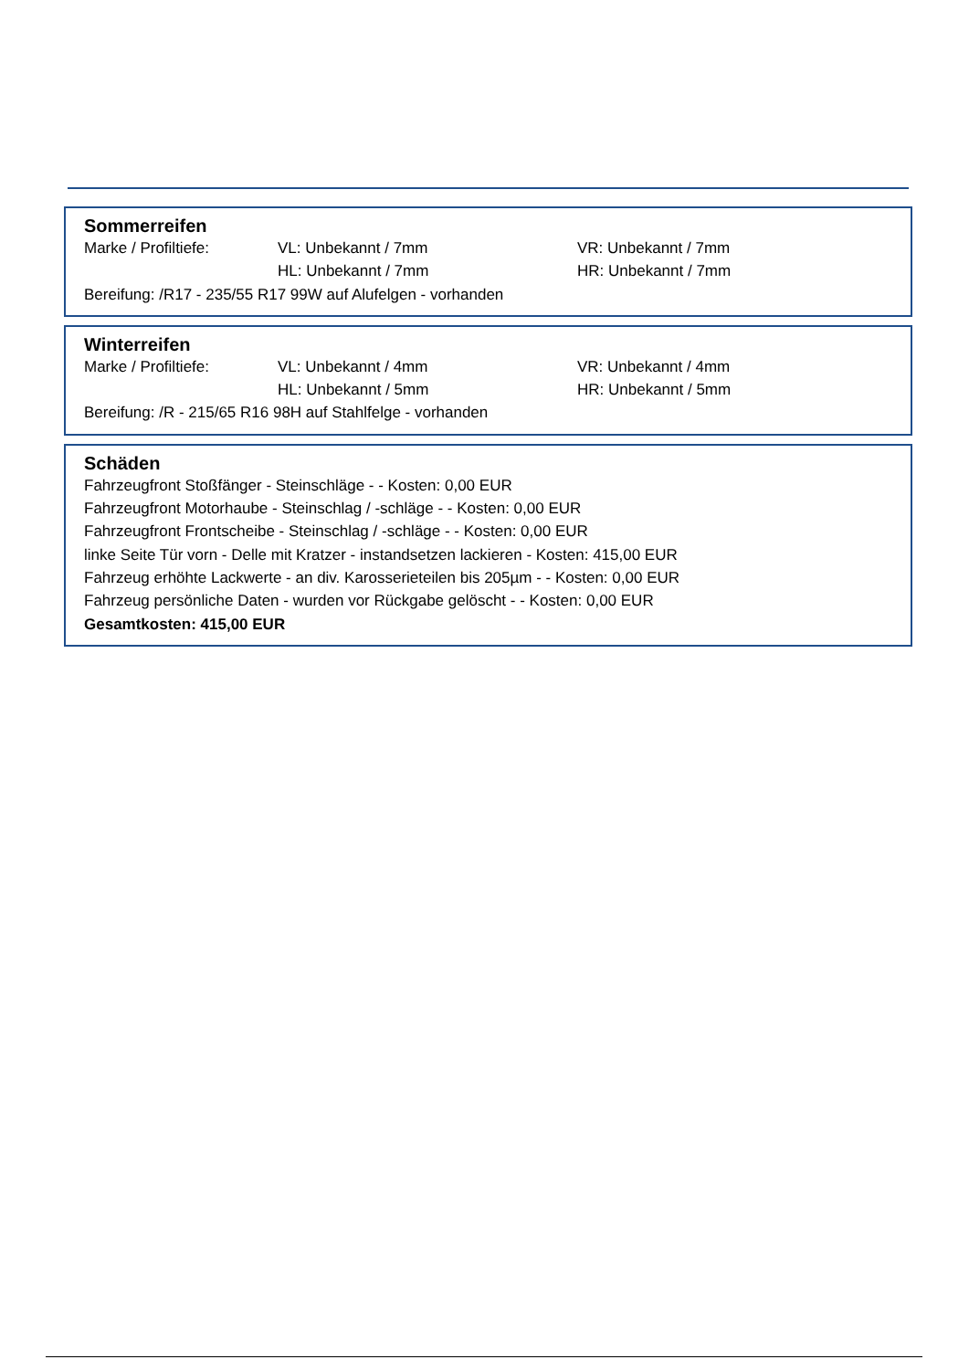Sommerreifen
Marke / Profiltiefe: VL: Unbekannt / 7mm VR: Unbekannt / 7mm
HL: Unbekannt / 7mm HR: Unbekannt / 7mm
Bereifung: /R17 - 235/55 R17 99W auf Alufelgen - vorhanden
Winterreifen
Marke / Profiltiefe: VL: Unbekannt / 4mm VR: Unbekannt / 4mm
HL: Unbekannt / 5mm HR: Unbekannt / 5mm
Bereifung: /R - 215/65 R16 98H auf Stahlfelge - vorhanden
Schäden
Fahrzeugfront Stoßfänger - Steinschläge - - Kosten: 0,00 EUR
Fahrzeugfront Motorhaube - Steinschlag / -schläge - - Kosten: 0,00 EUR
Fahrzeugfront Frontscheibe - Steinschlag / -schläge - - Kosten: 0,00 EUR
linke Seite Tür vorn - Delle mit Kratzer - instandsetzen lackieren - Kosten: 415,00 EUR
Fahrzeug erhöhte Lackwerte - an div. Karosserieteilen bis 205µm - - Kosten: 0,00 EUR
Fahrzeug persönliche Daten - wurden vor Rückgabe gelöscht - - Kosten: 0,00 EUR
Gesamtkosten: 415,00 EUR